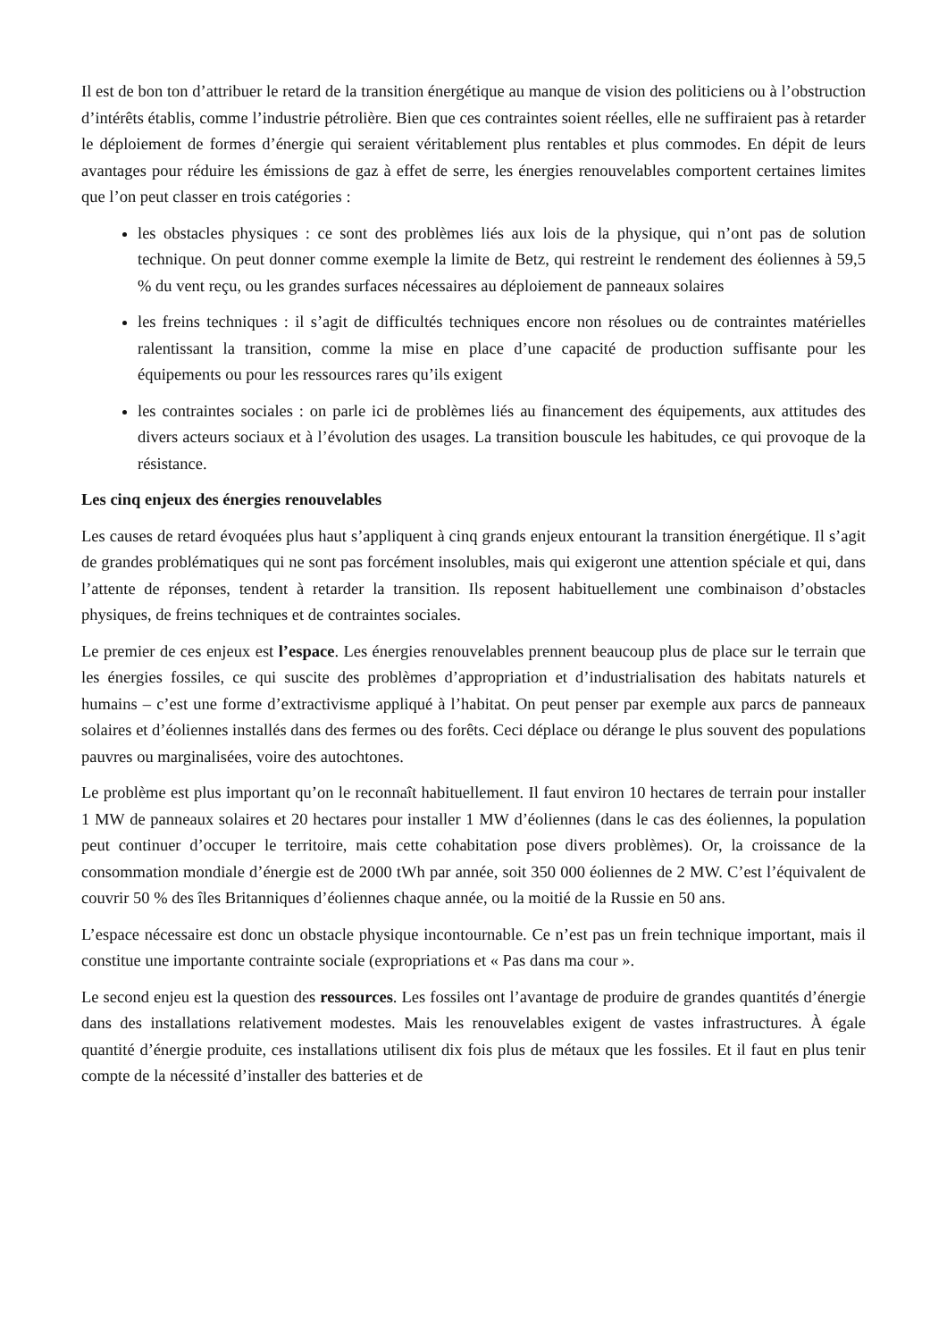Il est de bon ton d’attribuer le retard de la transition énergétique au manque de vision des politiciens ou à l’obstruction d’intérêts établis, comme l’industrie pétrolière. Bien que ces contraintes soient réelles, elle ne suffiraient pas à retarder le déploiement de formes d’énergie qui seraient véritablement plus rentables et plus commodes. En dépit de leurs avantages pour réduire les émissions de gaz à effet de serre, les énergies renouvelables comportent certaines limites que l’on peut classer en trois catégories :
les obstacles physiques : ce sont des problèmes liés aux lois de la physique, qui n’ont pas de solution technique. On peut donner comme exemple la limite de Betz, qui restreint le rendement des éoliennes à 59,5 % du vent reçu, ou les grandes surfaces nécessaires au déploiement de panneaux solaires
les freins techniques : il s’agit de difficultés techniques encore non résolues ou de contraintes matérielles ralentissant la transition, comme la mise en place d’une capacité de production suffisante pour les équipements ou pour les ressources rares qu’ils exigent
les contraintes sociales : on parle ici de problèmes liés au financement des équipements, aux attitudes des divers acteurs sociaux et à l’évolution des usages. La transition bouscule les habitudes, ce qui provoque de la résistance.
Les cinq enjeux des énergies renouvelables
Les causes de retard évoquées plus haut s’appliquent à cinq grands enjeux entourant la transition énergétique. Il s’agit de grandes problématiques qui ne sont pas forcément insolubles, mais qui exigeront une attention spéciale et qui, dans l’attente de réponses, tendent à retarder la transition. Ils reposent habituellement une combinaison d’obstacles physiques, de freins techniques et de contraintes sociales.
Le premier de ces enjeux est l’espace. Les énergies renouvelables prennent beaucoup plus de place sur le terrain que les énergies fossiles, ce qui suscite des problèmes d’appropriation et d’industrialisation des habitats naturels et humains – c’est une forme d’extractivisme appliqué à l’habitat. On peut penser par exemple aux parcs de panneaux solaires et d’éoliennes installés dans des fermes ou des forêts. Ceci déplace ou dérange le plus souvent des populations pauvres ou marginalisées, voire des autochtones.
Le problème est plus important qu’on le reconnaît habituellement. Il faut environ 10 hectares de terrain pour installer 1 MW de panneaux solaires et 20 hectares pour installer 1 MW d’éoliennes (dans le cas des éoliennes, la population peut continuer d’occuper le territoire, mais cette cohabitation pose divers problèmes). Or, la croissance de la consommation mondiale d’énergie est de 2000 tWh par année, soit 350 000 éoliennes de 2 MW. C’est l’équivalent de couvrir 50 % des îles Britanniques d’éoliennes chaque année, ou la moitié de la Russie en 50 ans.
L’espace nécessaire est donc un obstacle physique incontournable. Ce n’est pas un frein technique important, mais il constitue une importante contrainte sociale (expropriations et « Pas dans ma cour ».
Le second enjeu est la question des ressources. Les fossiles ont l’avantage de produire de grandes quantités d’énergie dans des installations relativement modestes. Mais les renouvelables exigent de vastes infrastructures. À égale quantité d’énergie produite, ces installations utilisent dix fois plus de métaux que les fossiles. Et il faut en plus tenir compte de la nécessité d’installer des batteries et de